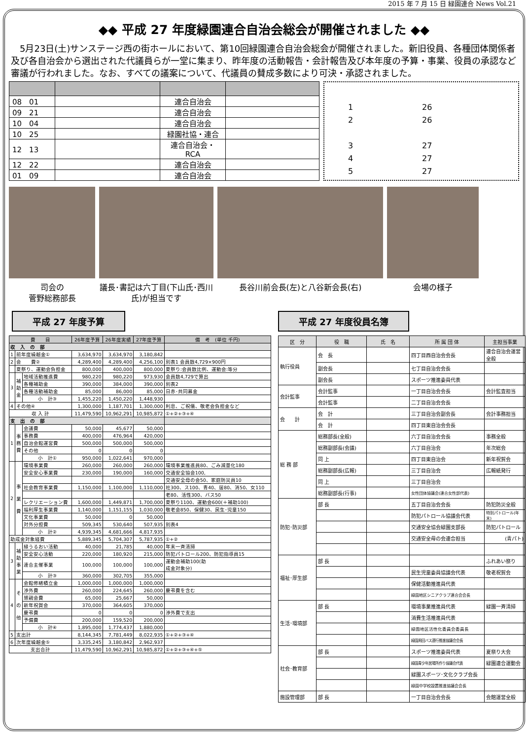2015 年 7 月 15 日 緑園連合 News Vol.21
◆◆ 平成 27 年度緑園連合自治会総会が開催されました ◆◆
　5月23日(土)サンステージ西の街ホールにおいて、第10回緑園連合自治会総会が開催されました。新旧役員、各種団体関係者及び各自治会から選出された代議員らが一堂に集まり、昨年度の活動報告・会計報告及び本年度の予算・事業、役員の承認など審議が行われました。なお、すべての議案について、代議員の賛成多数により可決・承認されました。
| 08 01 | | 連合自治会 | |
| 09 21 | | 連合自治会 | |
| 10 04 | | 連合自治会 | |
| 10 25 | | 緑園社協・連合 | |
| 12 13 | | 連合自治会・RCA | |
| 12 22 | | 連合自治会 | |
| 01 09 | | 連合自治会 | |
1 26
2 26
3 27
4 27
5 27
司会の
菅野総務部長
議長･書記は六丁目(下山氏･西川氏)が担当です
長谷川前会長(左)と八谷新会長(右) 会場の様子
平成 27 年度予算
| 費 目 | | | 26年度予算 | 26年度実績 | 27年度予算 | 備 考 (単位 千円) |
| --- | --- | --- | --- | --- | --- | --- |
| 収 入 の 部 | | | | | | |
| 1 | 前年度繰越金① | | 3,634,970 | 3,634,970 | 3,180,842 | |
| 2 | 会 費② | | 4,289,400 | 4,289,400 | 4,256,100 | 別表1 会員数4,729×900円 |
| | 夏祭り、運動会負担金 | | 800,000 | 400,000 | 800,000 | 夏祭り:会員数比例、運動会:等分 |
| 3 | 補 助 金 | 地域活動推進費 | 980,220 | 980,220 | 973,930 | 会員数4,729で算出 |
| | | 各種補助金 | 390,000 | 384,000 | 390,000 | 別表2 |
| | | 各種活動補助金 | 85,000 | 86,000 | 85,000 | 日赤･共同募金 |
| | | 小 計③ | 1,455,220 | 1,450,220 | 1,448,930 | |
| 4 | その他④ | | 1,300,000 | 1,187,701 | 1,300,000 | 利息、ご祝儀、敬老会負担金など |
| 収 入 計 | | | 11,479,590 | 10,962,291 | 10,985,872 | ①+②+③+④ |
| 支 出 の 部 | | | | | | |
| 1 | 事 務 費 | 会議費 | 50,000 | 45,677 | 50,000 | |
| | | 事務費 | 400,000 | 476,964 | 420,000 | |
| | | 自治会館運営費 | 500,000 | 500,000 | 500,000 | |
| | | その他 | 0 | 0 | 0 | |
| | | 小 計① | 950,000 | 1,022,641 | 970,000 | |
| 2 | 事 業 費 | 環境事業費 | 260,000 | 260,000 | 260,000 | 環境事業推進員80、ごみ減量化180 |
| | | 安全安心事業費 | 230,000 | 190,000 | 160,000 | 交通安全協会100, |
| | | | | | | 交通安全母の会50、家庭防災員10 |
| | | 社会教育事業費 | 1,150,000 | 1,100,000 | 1,110,000 | 社300、ス100、青40、居80、消50、女110 |
| | | | | | | 老80、活性300、バス50 |
| | | レクリエーション費 | 1,600,000 | 1,449,871 | 1,700,000 | 夏祭り1100、運動会600(＋補助100) |
| | | 福利厚生事業費 | 1,140,000 | 1,151,155 | 1,030,000 | 敬老会850、保健30、民生･児童150 |
| | | 文化事業費 | 50,000 | 0 | 50,000 | |
| | | 対外分担費 | 509,345 | 530,640 | 507,935 | 別表4 |
| | | 小 計② | 4,939,345 | 4,681,666 | 4,817,935 | |
| 助成金対象経費 | | | 5,889,345 | 5,704,307 | 5,787,935 | ①+② |
| 3 | 補 助 事 業 | 緑うるおい活動 | 40,000 | 21,785 | 40,000 | 年末一斉清掃 |
| | | 安全安心活動 | 220,000 | 180,920 | 215,000 | 防犯パトロール200、防犯指導員15 |
| | | 連合主催事業 | 100,000 | 100,000 | 100,000 | 運動会補助100(助 成金対象分) |
| | | 小 計③ | 360,000 | 302,705 | 355,000 | |
| 4 | そ の 他 | 会館修繕積立金 | 1,000,000 | 1,000,000 | 1,000,000 | |
| | | 渉外費 | 260,000 | 224,645 | 260,000 | 慶弔費を含む |
| | | 懇親会費 | 65,000 | 25,667 | 50,000 | |
| | | 新年祝賀会 | 370,000 | 364,605 | 370,000 | |
| | | 慶弔費 | 0 | 0 | 0 | 渉外費で支出 |
| | | 予備費 | 200,000 | 159,520 | 200,000 | |
| | | 小 計④ | 1,895,000 | 1,774,437 | 1,880,000 | |
| 5 | 支出計 | | 8,144,345 | 7,781,449 | 8,022,935 | ①+②+③+④ |
| 6 | 次年度繰越金⑤ | | 3,335,245 | 3,180,842 | 2,962,937 | |
| 支出合計 | | | 11,479,590 | 10,962,291 | 10,985,872 | ①+②+③+④+⑤ |
平成 27 年度役員名簿
| 区 分 | 役 職 | 氏 名 | 所 属 団 体 | 主担当事業 |
| --- | --- | --- | --- | --- |
| 執行役員 | 会 長 | | 四丁目西自治会会長 | 連合自治会運営全般 |
| | 副会長 | | 七丁目自治会会長 | |
| | 副会長 | | スポーツ推進委員代表 | |
| 会計監事 | 会計監事 | | 一丁目自治会会長 | 会計監査担当 |
| | 会計監事 | | 二丁目自治会会長 | |
| 会 計 | 会 計 | | 三丁目自治会副会長 | 会計事務担当 |
| | 会 計 | | 四丁目東自治会会長 | |
| 総 務 部 | 総務部長(全般) | | 六丁目自治会会長 | 事務全般 |
| | 総務副部長(会議) | | 六丁目自治会 | 年次総会 |
| | 同 上 | | 四丁目東自治会 | 新年祝賀会 |
| | 総務副部長(広報) | | 三丁目自治会 | 広報紙発行 |
| | 同 上 | | 三丁目自治会 | |
| | 総務副部長(行事) | | 女性団体協議会(連合女性部代表) | |
| 防犯･防災部 | 部 長 | | 五丁目自治会会長 | 防犯防災全般 |
| | | | 防犯パトロール協議会代表 | 特別パトロール(年末) |
| | | | 交通安全協会緑園支部長 | 防犯パトロール |
| | | | 交通安全母の会連合担当 | (青パト) |
| 福祉･厚生部 | 部 長 | | | ふれあい祭り |
| | | | 民生児童委員協議会代表 | 敬老祝賀会 |
| | | | 保健活動推進員代表 | |
| | | | 緑園地区シニアクラブ連合会会長 | |
| 生活･環境部 | 部 長 | | 環境事業推進員代表 | 緑園一斉清掃 |
| | | | 消費生活推進員代表 | |
| | | | 緑園地区活性化委員会委員長 | |
| | | | 緑園周回バス運行推進協議会会長 | |
| 社会･教育部 | 部 長 | | スポーツ推進委員代表 | 夏祭り大会 |
| | | | 緑園青少年居場所作り協議会代表 | 緑園連合運動会 |
| | | | 緑園スポーツ･文化クラブ会長 | |
| | | | 緑園中学校設置推進協議会会長 | |
| 施設管理部 | 部 長 | | 一丁目自治会会長 | 会館運営全般 |